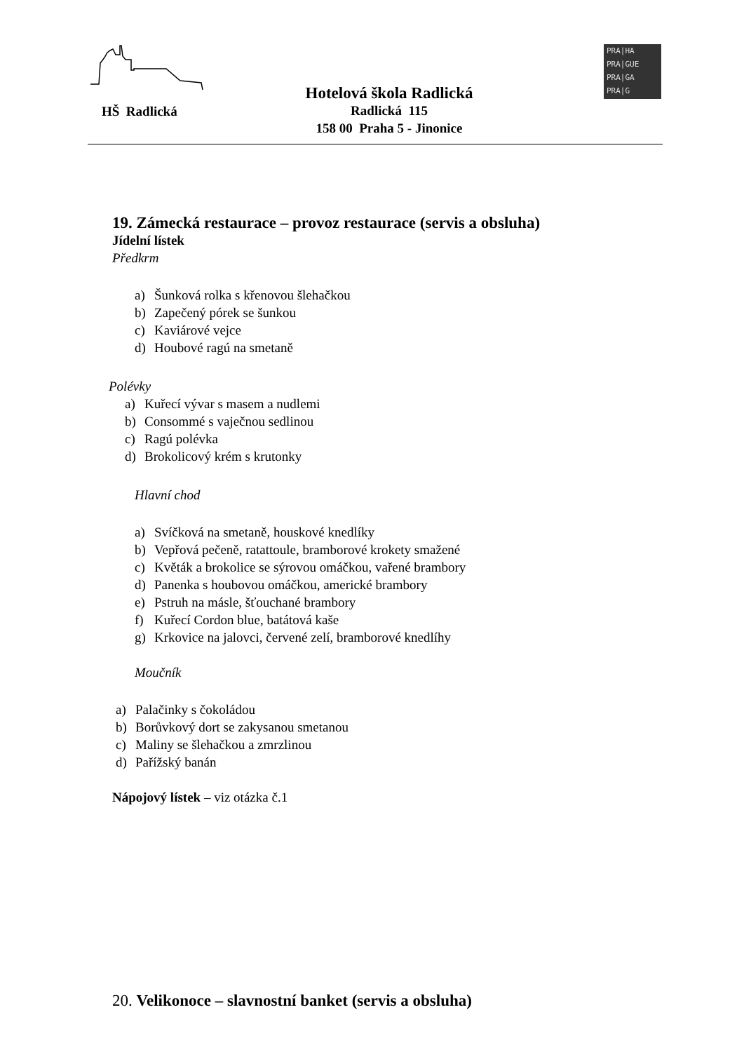HŠ Radlická
Hotelová škola Radlická
Radlická 115
158 00 Praha 5 - Jinonice
PRA|HA
PRA|GUE
PRA|GA
PRA|G
19. Zámecká restaurace – provoz restaurace (servis a obsluha)
Jídelní lístek
Předkrm
a) Šunková rolka s křenovou šlehačkou
b) Zapečený pórek se šunkou
c) Kaviárové vejce
d) Houbové ragú na smetaně
Polévky
a) Kuřecí vývar s masem a nudlemi
b) Consommé s vaječnou sedlinou
c) Ragú polévka
d) Brokolicový krém s krutonky
Hlavní chod
a) Svíčková na smetaně, houskové knedlíky
b) Vepřová pečeně, ratattoule, bramborové krokety smažené
c) Květák a brokolice se sýrovou omáčkou, vařené brambory
d) Panenka s houbovou omáčkou, americké brambory
e) Pstruh na másle, šťouchané brambory
f) Kuřecí Cordon blue, batátová kaše
g) Krkovice na jalovci, červené zelí, bramborové knedlíhy
Moučník
a) Palačinky s čokoládou
b) Borůvkový dort se zakysanou smetanou
c) Maliny se šlehačkou a zmrzlinou
d) Pařížský banán
Nápojový lístek – viz otázka č.1
20. Velikonoce – slavnostní banket (servis a obsluha)